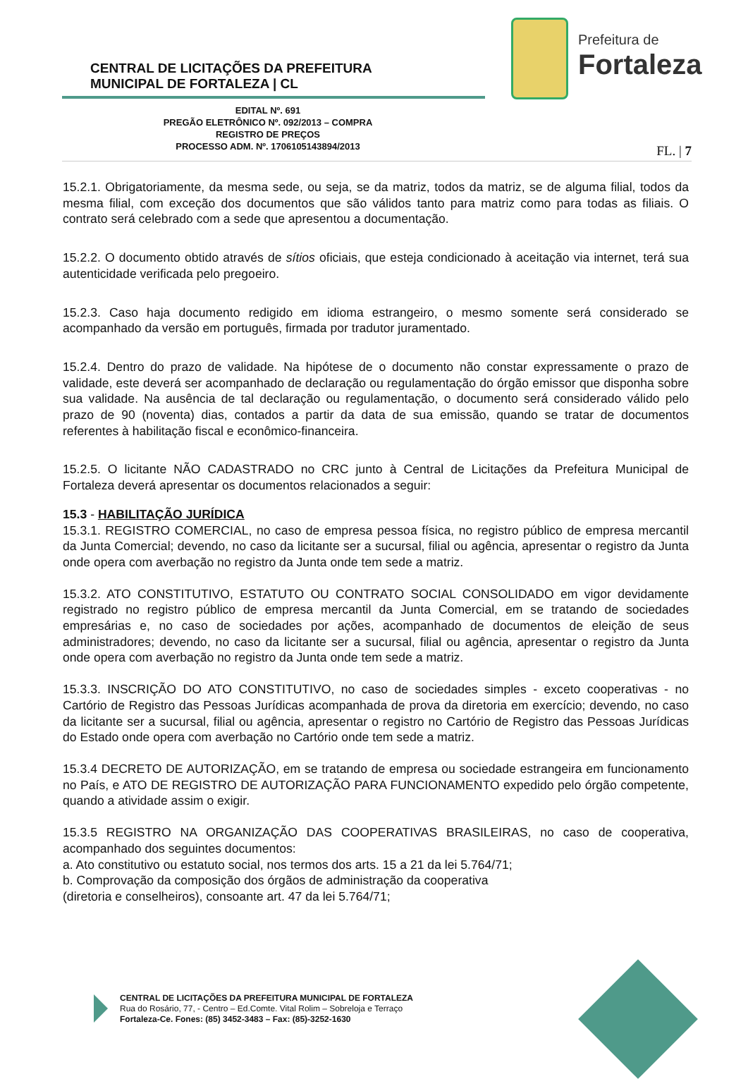CENTRAL DE LICITAÇÕES DA PREFEITURA
MUNICIPAL DE FORTALEZA | CL
Prefeitura de
Fortaleza
EDITAL Nº. 691
PREGÃO ELETRÔNICO Nº. 092/2013 – COMPRA
REGISTRO DE PREÇOS
PROCESSO ADM. Nº. 1706105143894/2013
FL. | 7
15.2.1. Obrigatoriamente, da mesma sede, ou seja, se da matriz, todos da matriz, se de alguma filial, todos da mesma filial, com exceção dos documentos que são válidos tanto para matriz como para todas as filiais. O contrato será celebrado com a sede que apresentou a documentação.
15.2.2. O documento obtido através de sítios oficiais, que esteja condicionado à aceitação via internet, terá sua autenticidade verificada pelo pregoeiro.
15.2.3. Caso haja documento redigido em idioma estrangeiro, o mesmo somente será considerado se acompanhado da versão em português, firmada por tradutor juramentado.
15.2.4. Dentro do prazo de validade. Na hipótese de o documento não constar expressamente o prazo de validade, este deverá ser acompanhado de declaração ou regulamentação do órgão emissor que disponha sobre sua validade. Na ausência de tal declaração ou regulamentação, o documento será considerado válido pelo prazo de 90 (noventa) dias, contados a partir da data de sua emissão, quando se tratar de documentos referentes à habilitação fiscal e econômico-financeira.
15.2.5. O licitante NÃO CADASTRADO no CRC junto à Central de Licitações da Prefeitura Municipal de Fortaleza deverá apresentar os documentos relacionados a seguir:
15.3 - HABILITAÇÃO JURÍDICA
15.3.1. REGISTRO COMERCIAL, no caso de empresa pessoa física, no registro público de empresa mercantil da Junta Comercial; devendo, no caso da licitante ser a sucursal, filial ou agência, apresentar o registro da Junta onde opera com averbação no registro da Junta onde tem sede a matriz.
15.3.2. ATO CONSTITUTIVO, ESTATUTO OU CONTRATO SOCIAL CONSOLIDADO em vigor devidamente registrado no registro público de empresa mercantil da Junta Comercial, em se tratando de sociedades empresárias e, no caso de sociedades por ações, acompanhado de documentos de eleição de seus administradores; devendo, no caso da licitante ser a sucursal, filial ou agência, apresentar o registro da Junta onde opera com averbação no registro da Junta onde tem sede a matriz.
15.3.3. INSCRIÇÃO DO ATO CONSTITUTIVO, no caso de sociedades simples - exceto cooperativas - no Cartório de Registro das Pessoas Jurídicas acompanhada de prova da diretoria em exercício; devendo, no caso da licitante ser a sucursal, filial ou agência, apresentar o registro no Cartório de Registro das Pessoas Jurídicas do Estado onde opera com averbação no Cartório onde tem sede a matriz.
15.3.4 DECRETO DE AUTORIZAÇÃO, em se tratando de empresa ou sociedade estrangeira em funcionamento no País, e ATO DE REGISTRO DE AUTORIZAÇÃO PARA FUNCIONAMENTO expedido pelo órgão competente, quando a atividade assim o exigir.
15.3.5 REGISTRO NA ORGANIZAÇÃO DAS COOPERATIVAS BRASILEIRAS, no caso de cooperativa, acompanhado dos seguintes documentos:
a. Ato constitutivo ou estatuto social, nos termos dos arts. 15 a 21 da lei 5.764/71;
b. Comprovação da composição dos órgãos de administração da cooperativa
(diretoria e conselheiros), consoante art. 47 da lei 5.764/71;
CENTRAL DE LICITAÇÕES DA PREFEITURA MUNICIPAL DE FORTALEZA
Rua do Rosário, 77, - Centro – Ed.Comte. Vital Rolim – Sobreloja e Terraço
Fortaleza-Ce. Fones: (85) 3452-3483 – Fax: (85)-3252-1630